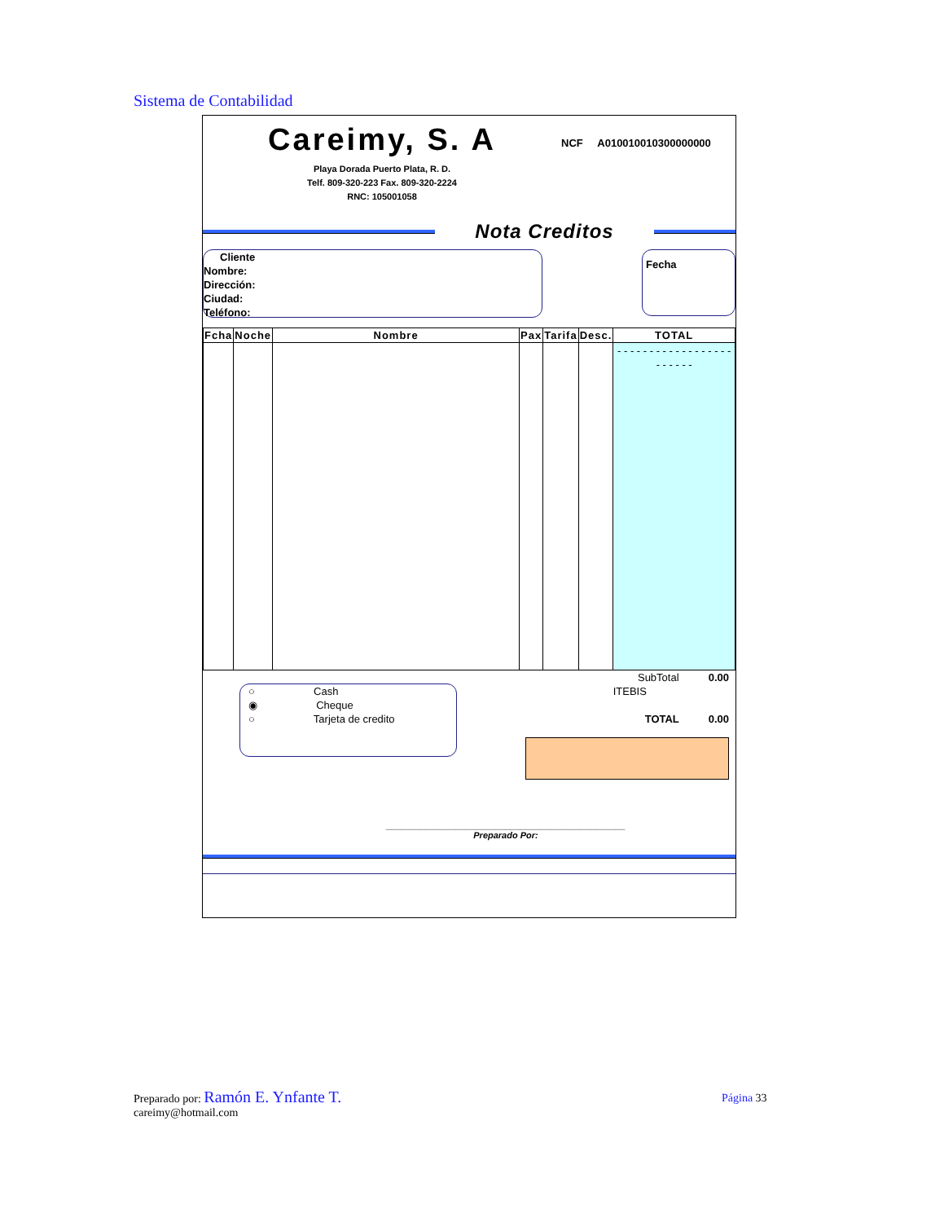Sistema de Contabilidad
Careimy, S. A
Playa Dorada Puerto Plata, R. D.
Telf. 809-320-223 Fax. 809-320-2224
RNC: 105001058
NCF A010010010300000000
Nota Creditos
Cliente
Nombre:
Dirección:
Ciudad:
Teléfono:
Fecha
| Fcha | Noche | Nombre | Pax | Tarifa | Desc. | TOTAL |
| --- | --- | --- | --- | --- | --- | --- |
| | | | | | | - - - - - - - - - - - - - - - - - - - - - - - - |
○ Cash
◉ Cheque
○ Tarjeta de credito
SubTotal 0.00
ITEBIS
TOTAL 0.00
________________________________________________
Preparado Por:
Preparado por: Ramón E. Ynfante T.
careimy@hotmail.com
Página 33